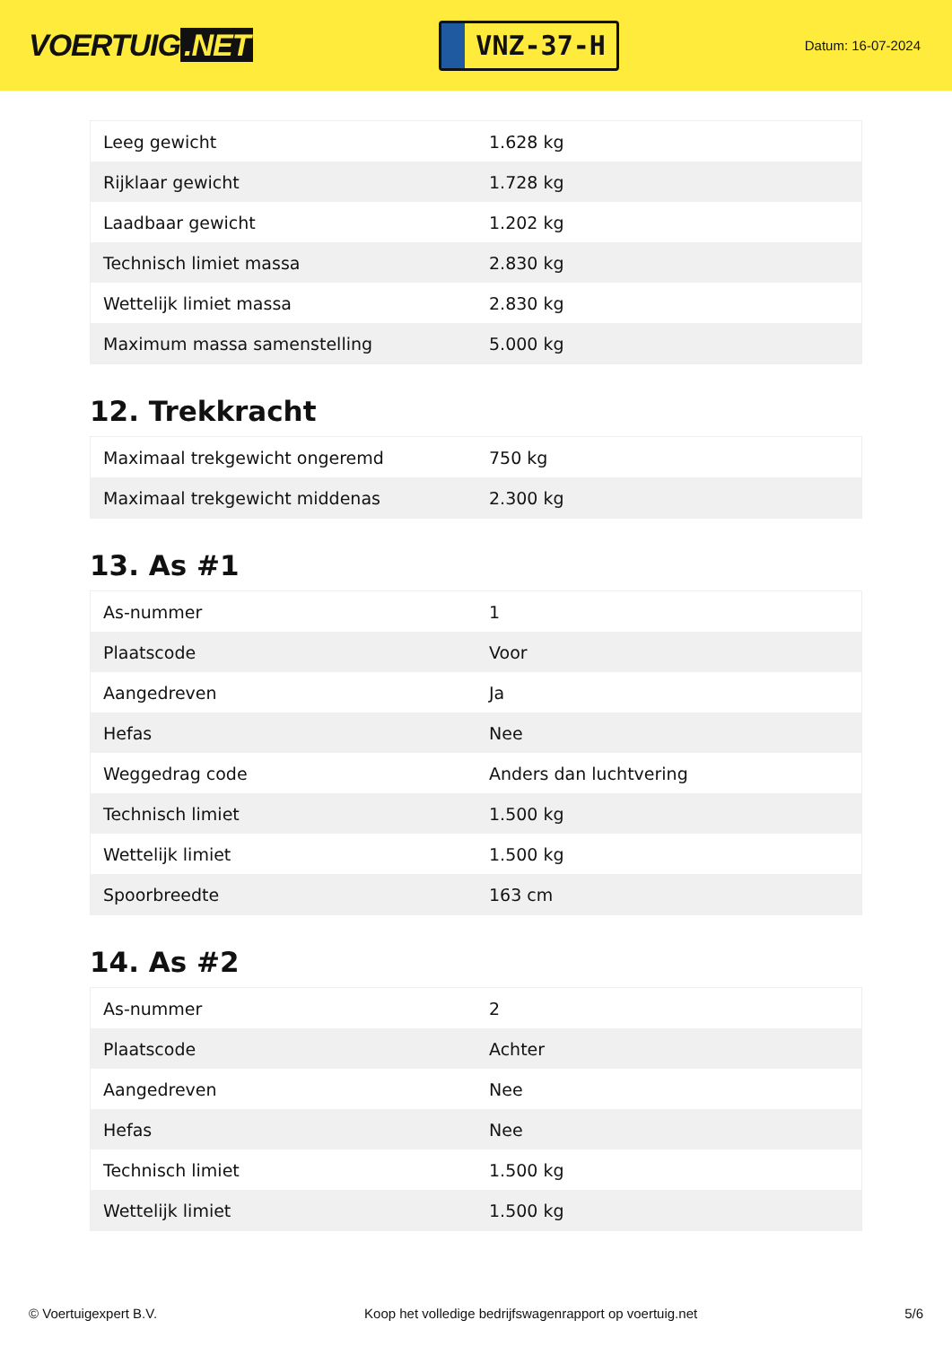VOERTUIG.NET
VNZ-37-H
Datum: 16-07-2024
| Leeg gewicht | 1.628 kg |
| Rijklaar gewicht | 1.728 kg |
| Laadbaar gewicht | 1.202 kg |
| Technisch limiet massa | 2.830 kg |
| Wettelijk limiet massa | 2.830 kg |
| Maximum massa samenstelling | 5.000 kg |
12. Trekkracht
| Maximaal trekgewicht ongeremd | 750 kg |
| Maximaal trekgewicht middenas | 2.300 kg |
13. As #1
| As-nummer | 1 |
| Plaatscode | Voor |
| Aangedreven | Ja |
| Hefas | Nee |
| Weggedrag code | Anders dan luchtvering |
| Technisch limiet | 1.500 kg |
| Wettelijk limiet | 1.500 kg |
| Spoorbreedte | 163 cm |
14. As #2
| As-nummer | 2 |
| Plaatscode | Achter |
| Aangedreven | Nee |
| Hefas | Nee |
| Technisch limiet | 1.500 kg |
| Wettelijk limiet | 1.500 kg |
© Voertuigexpert B.V. Koop het volledige bedrijfswagenrapport op voertuig.net 5/6